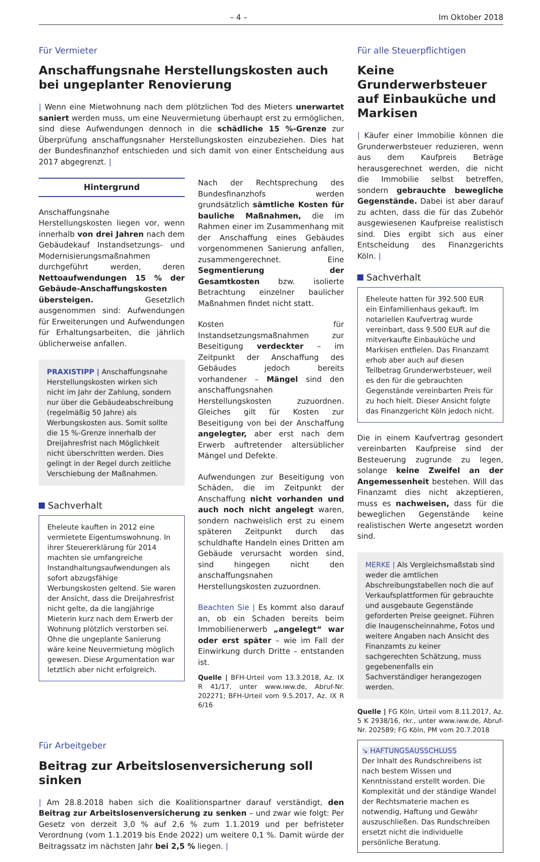– 4 – Im Oktober 2018
Für Vermieter
Anschaffungsnahe Herstellungskosten auch bei ungeplanter Renovierung
| Wenn eine Mietwohnung nach dem plötzlichen Tod des Mieters unerwartet saniert werden muss, um eine Neuvermietung überhaupt erst zu ermöglichen, sind diese Aufwendungen dennoch in die schädliche 15 %-Grenze zur Überprüfung anschaffungsnaher Herstellungskosten einzubeziehen. Dies hat der Bundesfinanzhof entschieden und sich damit von einer Entscheidung aus 2017 abgegrenzt. |
Hintergrund
Anschaffungsnahe Herstellungskosten liegen vor, wenn innerhalb von drei Jahren nach dem Gebäudekauf Instandsetzungs- und Modernisierungsmaßnahmen durchgeführt werden, deren Nettoaufwendungen 15 % der Gebäude-Anschaffungskosten übersteigen. Gesetzlich ausgenommen sind: Aufwendungen für Erweiterungen und Aufwendungen für Erhaltungsarbeiten, die jährlich üblicherweise anfallen.
PRAXISTIPP | Anschaffungsnahe Herstellungskosten wirken sich nicht im Jahr der Zahlung, sondern nur über die Gebäudeabschreibung (regelmäßig 50 Jahre) als Werbungskosten aus. Somit sollte die 15 %-Grenze innerhalb der Dreijahresfrist nach Möglichkeit nicht überschritten werden. Dies gelingt in der Regel durch zeitliche Verschiebung der Maßnahmen.
Sachverhalt
Eheleute kauften in 2012 eine vermietete Eigentumswohnung. In ihrer Steuererklärung für 2014 machten sie umfangreiche Instandhaltungsaufwendungen als sofort abzugsfähige Werbungskosten geltend. Sie waren der Ansicht, dass die Dreijahresfrist nicht gelte, da die langjährige Mieterin kurz nach dem Erwerb der Wohnung plötzlich verstorben sei. Ohne die ungeplante Sanierung wäre keine Neuvermietung möglich gewesen. Diese Argumentation war letztlich aber nicht erfolgreich.
Nach der Rechtsprechung des Bundesfinanzhofs werden grundsätzlich sämtliche Kosten für bauliche Maßnahmen, die im Rahmen einer im Zusammenhang mit der Anschaffung eines Gebäudes vorgenommenen Sanierung anfallen, zusammengerechnet. Eine Segmentierung der Gesamtkosten bzw. isolierte Betrachtung einzelner baulicher Maßnahmen findet nicht statt.
Kosten für Instandsetzungsmaßnahmen zur Beseitigung verdeckter – im Zeitpunkt der Anschaffung des Gebäudes jedoch bereits vorhandener – Mängel sind den anschaffungsnahen Herstellungskosten zuzuordnen. Gleiches gilt für Kosten zur Beseitigung von bei der Anschaffung angelegter, aber erst nach dem Erwerb auftretender altersüblicher Mängel und Defekte.
Aufwendungen zur Beseitigung von Schäden, die im Zeitpunkt der Anschaffung nicht vorhanden und auch noch nicht angelegt waren, sondern nachweislich erst zu einem späteren Zeitpunkt durch das schuldhafte Handeln eines Dritten am Gebäude verursacht worden sind, sind hingegen nicht den anschaffungsnahen Herstellungskosten zuzuordnen.
Beachten Sie | Es kommt also darauf an, ob ein Schaden bereits beim Immobilienerwerb „angelegt“ war oder erst später – wie im Fall der Einwirkung durch Dritte – entstanden ist.
Quelle | BFH-Urteil vom 13.3.2018, Az. IX R 41/17, unter www.iww.de, Abruf-Nr. 202271; BFH-Urteil vom 9.5.2017, Az. IX R 6/16
Für Arbeitgeber
Beitrag zur Arbeitslosenversicherung soll sinken
| Am 28.8.2018 haben sich die Koalitionspartner darauf verständigt, den Beitrag zur Arbeitslosenversicherung zu senken – und zwar wie folgt: Per Gesetz von derzeit 3,0 % auf 2,6 % zum 1.1.2019 und per befristeter Verordnung (vom 1.1.2019 bis Ende 2022) um weitere 0,1 %. Damit würde der Beitragssatz im nächsten Jahr bei 2,5 % liegen. |
Für alle Steuerpflichtigen
Keine Grunderwerbsteuer auf Einbauküche und Markisen
| Käufer einer Immobilie können die Grunderwerbsteuer reduzieren, wenn aus dem Kaufpreis Beträge herausgerechnet werden, die nicht die Immobilie selbst betreffen, sondern gebrauchte bewegliche Gegenstände. Dabei ist aber darauf zu achten, dass die für das Zubehör ausgewiesenen Kaufpreise realistisch sind. Dies ergibt sich aus einer Entscheidung des Finanzgerichts Köln. |
Sachverhalt
Eheleute hatten für 392.500 EUR ein Einfamilienhaus gekauft. Im notariellen Kaufvertrag wurde vereinbart, dass 9.500 EUR auf die mitverkaufte Einbauküche und Markisen entfielen. Das Finanzamt erhob aber auch auf diesen Teilbetrag Grunderwerbsteuer, weil es den für die gebrauchten Gegenstände vereinbarten Preis für zu hoch hielt. Dieser Ansicht folgte das Finanzgericht Köln jedoch nicht.
Die in einem Kaufvertrag gesondert vereinbarten Kaufpreise sind der Besteuerung zugrunde zu legen, solange keine Zweifel an der Angemessenheit bestehen. Will das Finanzamt dies nicht akzeptieren, muss es nachweisen, dass für die beweglichen Gegenstände keine realistischen Werte angesetzt worden sind.
MERKE | Als Vergleichsmaßstab sind weder die amtlichen Abschreibungstabellen noch die auf Verkaufsplattformen für gebrauchte und ausgebaute Gegenstände geforderten Preise geeignet. Führen die Inaugenscheinnahme, Fotos und weitere Angaben nach Ansicht des Finanzamts zu keiner sachgerechten Schätzung, muss gegebenenfalls ein Sachverständiger herangezogen werden.
Quelle | FG Köln, Urteil vom 8.11.2017, Az. 5 K 2938/16, rkr., unter www.iww.de, Abruf-Nr. 202589; FG Köln, PM vom 20.7.2018
↘ HAFTUNGSAUSSCHLUSS
Der Inhalt des Rundschreibens ist nach bestem Wissen und Kenntnisstand erstellt worden. Die Komplexität und der ständige Wandel der Rechtsmaterie machen es notwendig, Haftung und Gewähr auszuschließen. Das Rundschreiben ersetzt nicht die individuelle persönliche Beratung.